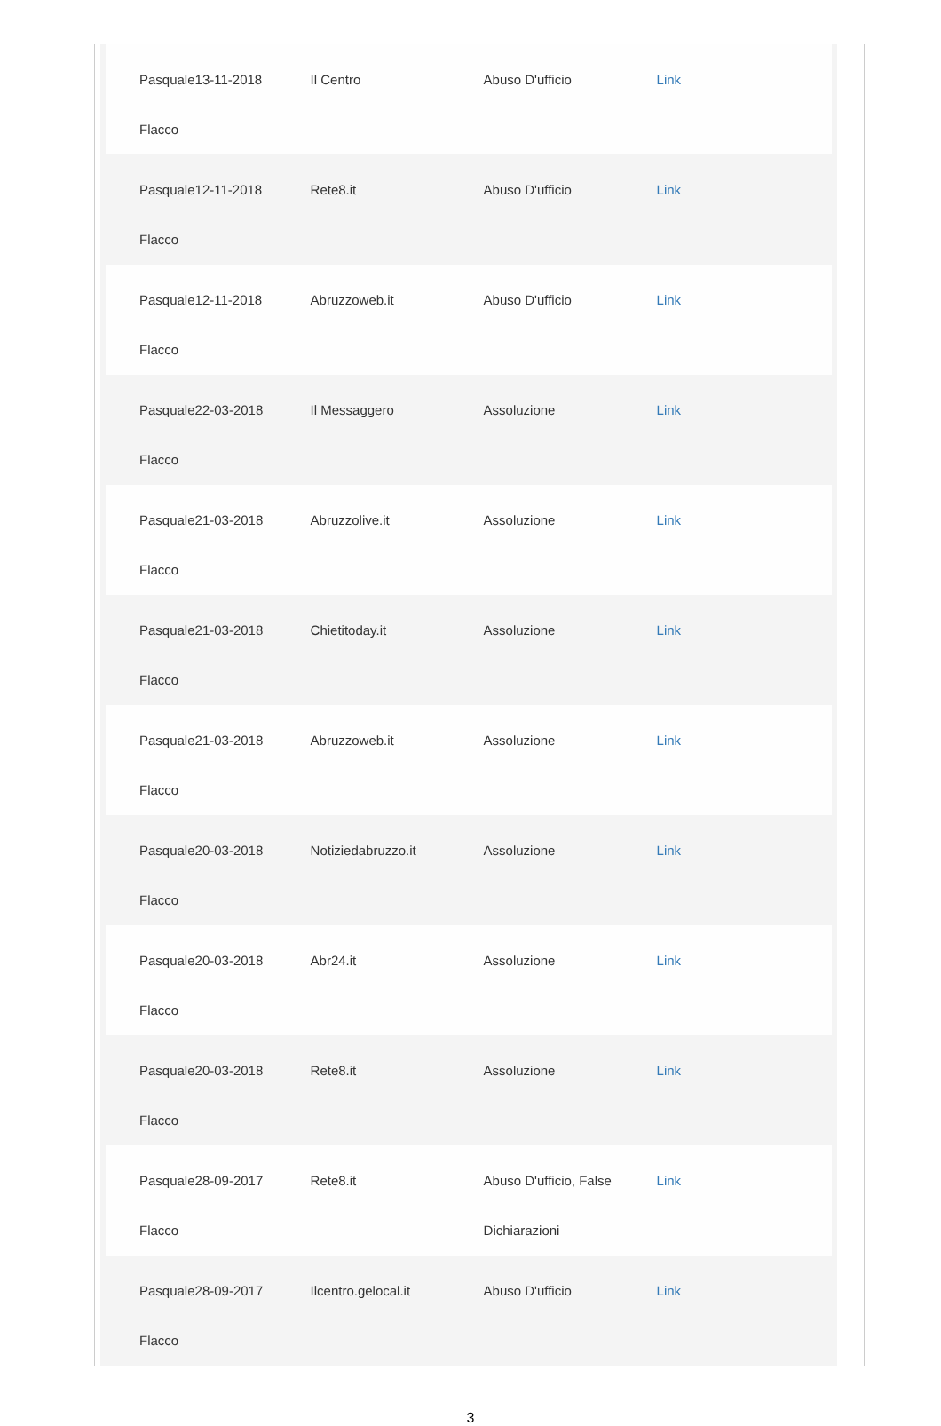| Pasquale Flacco | 13-11-2018 | Il Centro | Abuso D'ufficio | Link |
| Pasquale Flacco | 12-11-2018 | Rete8.it | Abuso D'ufficio | Link |
| Pasquale Flacco | 12-11-2018 | Abruzzoweb.it | Abuso D'ufficio | Link |
| Pasquale Flacco | 22-03-2018 | Il Messaggero | Assoluzione | Link |
| Pasquale Flacco | 21-03-2018 | Abruzzolive.it | Assoluzione | Link |
| Pasquale Flacco | 21-03-2018 | Chietitoday.it | Assoluzione | Link |
| Pasquale Flacco | 21-03-2018 | Abruzzoweb.it | Assoluzione | Link |
| Pasquale Flacco | 20-03-2018 | Notiziedabruzzo.it | Assoluzione | Link |
| Pasquale Flacco | 20-03-2018 | Abr24.it | Assoluzione | Link |
| Pasquale Flacco | 20-03-2018 | Rete8.it | Assoluzione | Link |
| Pasquale Flacco | 28-09-2017 | Rete8.it | Abuso D'ufficio, False Dichiarazioni | Link |
| Pasquale Flacco | 28-09-2017 | Ilcentro.gelocal.it | Abuso D'ufficio | Link |
3